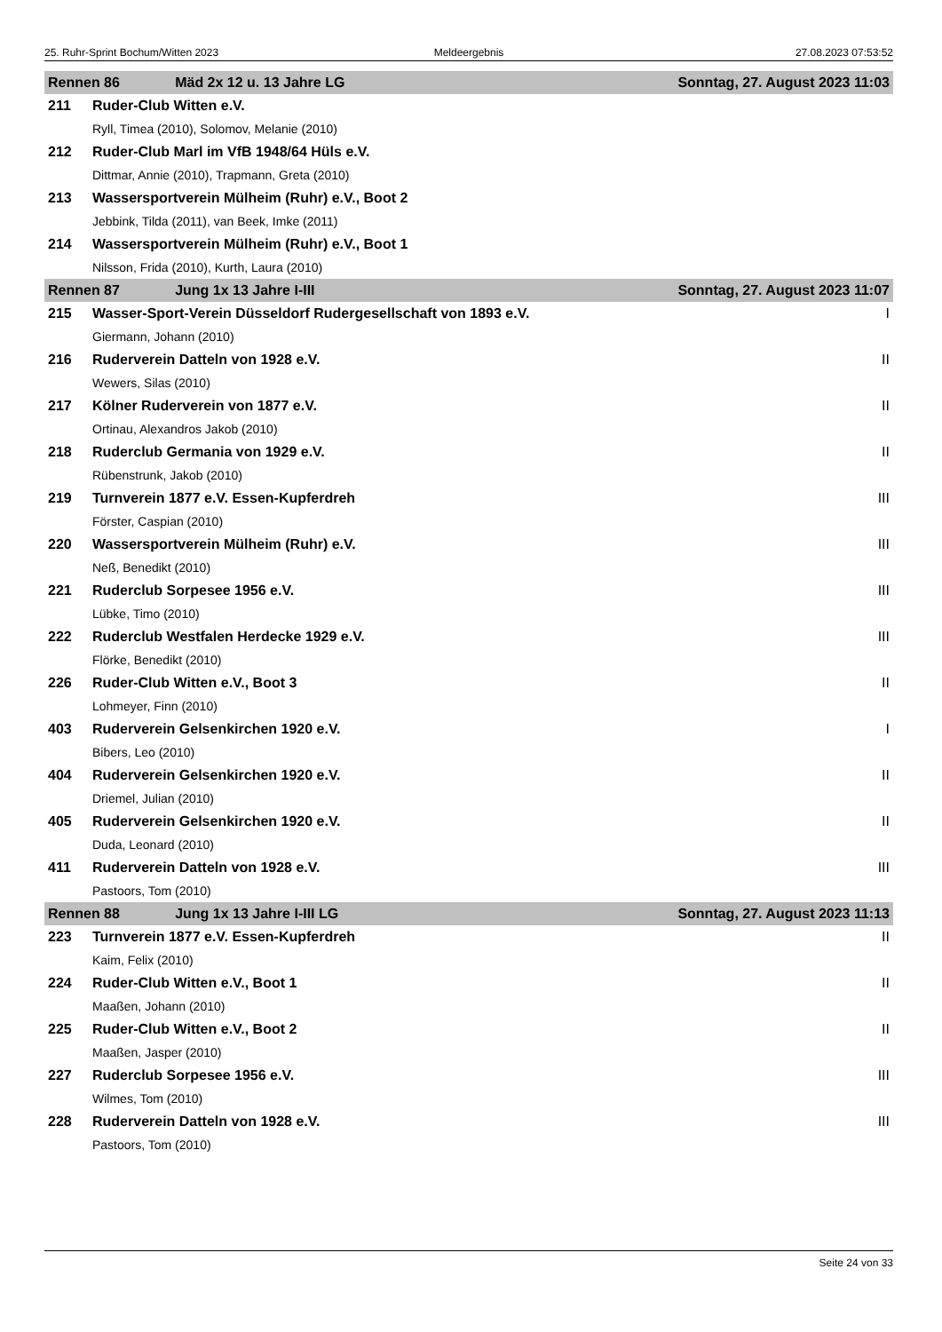25. Ruhr-Sprint Bochum/Witten 2023 Meldeergebnis 27.08.2023 07:53:52
| Rennen 86 Mäd 2x 12 u. 13 Jahre LG | | Sonntag, 27. August 2023 11:03 | |
| --- | --- | --- | --- |
| 211 | Ruder-Club Witten e.V. | | |
| | Ryll, Timea (2010), Solomov, Melanie (2010) | | |
| 212 | Ruder-Club Marl im VfB 1948/64 Hüls e.V. | | |
| | Dittmar, Annie (2010), Trapmann, Greta (2010) | | |
| 213 | Wassersportverein Mülheim (Ruhr) e.V., Boot 2 | | |
| | Jebbink, Tilda (2011), van Beek, Imke (2011) | | |
| 214 | Wassersportverein Mülheim (Ruhr) e.V., Boot 1 | | |
| | Nilsson, Frida (2010), Kurth, Laura (2010) | | |
| Rennen 87 Jung 1x 13 Jahre I-III | | Sonntag, 27. August 2023 11:07 | |
| 215 | Wasser-Sport-Verein Düsseldorf Rudergesellschaft von 1893 e.V. | | I |
| | Giermann, Johann (2010) | | |
| 216 | Ruderverein Datteln von 1928 e.V. | | II |
| | Wewers, Silas (2010) | | |
| 217 | Kölner Ruderverein von 1877 e.V. | | II |
| | Ortinau, Alexandros Jakob (2010) | | |
| 218 | Ruderclub Germania von 1929 e.V. | | II |
| | Rübenstrunk, Jakob (2010) | | |
| 219 | Turnverein 1877 e.V. Essen-Kupferdreh | | III |
| | Förster, Caspian (2010) | | |
| 220 | Wassersportverein Mülheim (Ruhr) e.V. | | III |
| | Neß, Benedikt (2010) | | |
| 221 | Ruderclub Sorpesee 1956 e.V. | | III |
| | Lübke, Timo (2010) | | |
| 222 | Ruderclub Westfalen Herdecke 1929 e.V. | | III |
| | Flörke, Benedikt (2010) | | |
| 226 | Ruder-Club Witten e.V., Boot 3 | | II |
| | Lohmeyer, Finn (2010) | | |
| 403 | Ruderverein Gelsenkirchen 1920 e.V. | | I |
| | Bibers, Leo (2010) | | |
| 404 | Ruderverein Gelsenkirchen 1920 e.V. | | II |
| | Driemel, Julian (2010) | | |
| 405 | Ruderverein Gelsenkirchen 1920 e.V. | | II |
| | Duda, Leonard (2010) | | |
| 411 | Ruderverein Datteln von 1928 e.V. | | III |
| | Pastoors, Tom (2010) | | |
| Rennen 88 Jung 1x 13 Jahre I-III LG | | Sonntag, 27. August 2023 11:13 | |
| 223 | Turnverein 1877 e.V. Essen-Kupferdreh | | II |
| | Kaim, Felix (2010) | | |
| 224 | Ruder-Club Witten e.V., Boot 1 | | II |
| | Maaßen, Johann (2010) | | |
| 225 | Ruder-Club Witten e.V., Boot 2 | | II |
| | Maaßen, Jasper (2010) | | |
| 227 | Ruderclub Sorpesee 1956 e.V. | | III |
| | Wilmes, Tom (2010) | | |
| 228 | Ruderverein Datteln von 1928 e.V. | | III |
| | Pastoors, Tom (2010) | | |
Seite 24 von 33